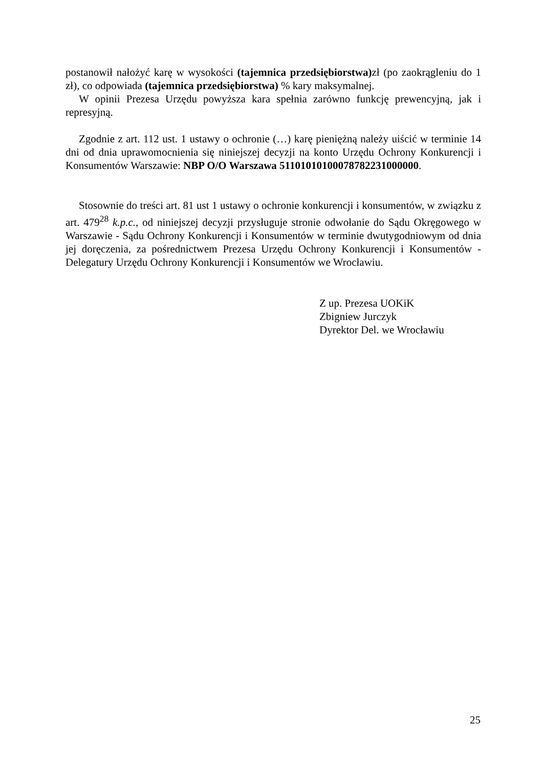postanowił nałożyć karę w wysokości (tajemnica przedsiębiorstwa) zł (po zaokrągleniu do 1 zł), co odpowiada (tajemnica przedsiębiorstwa) % kary maksymalnej.
W opinii Prezesa Urzędu powyższa kara spełnia zarówno funkcję prewencyjną, jak i represyjną.
Zgodnie z art. 112 ust. 1 ustawy o ochronie (…) karę pieniężną należy uiścić w terminie 14 dni od dnia uprawomocnienia się niniejszej decyzji na konto Urzędu Ochrony Konkurencji i Konsumentów Warszawie: NBP O/O Warszawa 51101010100078782231000000.
Stosownie do treści art. 81 ust 1 ustawy o ochronie konkurencji i konsumentów, w związku z art. 479<sup>28</sup> k.p.c., od niniejszej decyzji przysługuje stronie odwołanie do Sądu Okręgowego w Warszawie - Sądu Ochrony Konkurencji i Konsumentów w terminie dwutygodniowym od dnia jej doręczenia, za pośrednictwem Prezesa Urzędu Ochrony Konkurencji i Konsumentów - Delegatury Urzędu Ochrony Konkurencji i Konsumentów we Wrocławiu.
Z up. Prezesa UOKiK
Zbigniew Jurczyk
Dyrektor Del. we Wrocławiu
25